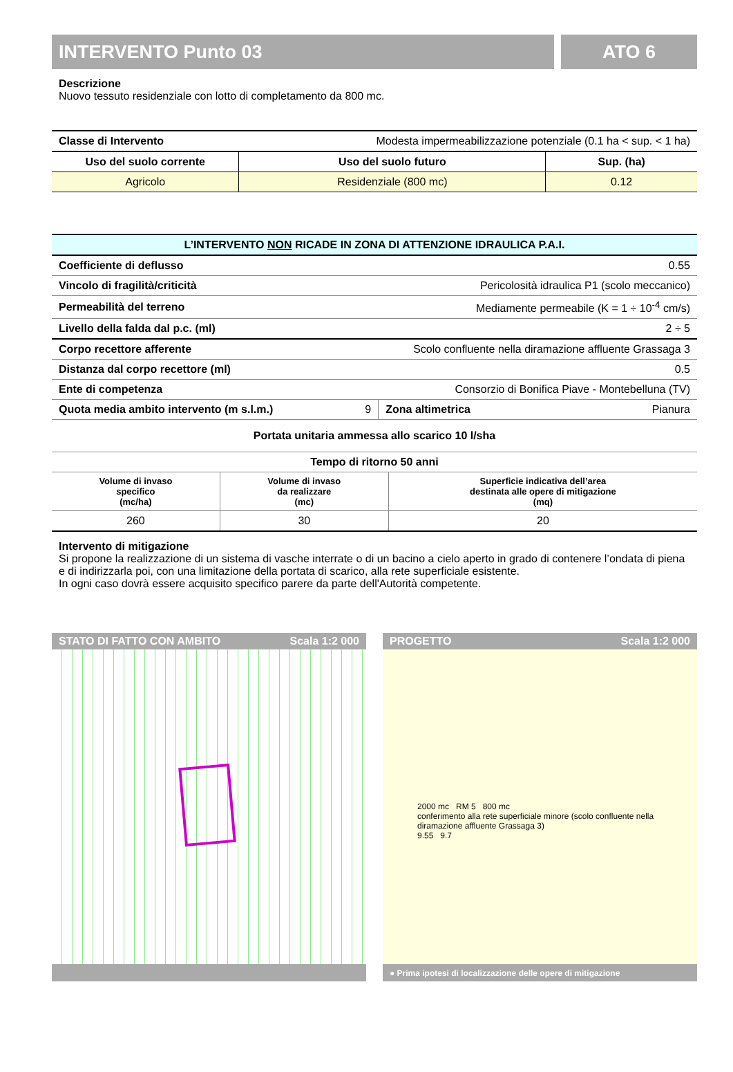INTERVENTO Punto 03 ATO 6
Descrizione
Nuovo tessuto residenziale con lotto di completamento da 800 mc.
| Classe di Intervento | Modesta impermeabilizzazione potenziale (0.1 ha < sup. < 1 ha) | |
| Uso del suolo corrente | Uso del suolo futuro | Sup. (ha) |
| Agricolo | Residenziale (800 mc) | 0.12 |
| L’INTERVENTO NON RICADE IN ZONA DI ATTENZIONE IDRAULICA P.A.I. | | | |
| --- | --- | --- | --- |
| Coefficiente di deflusso | 0.55 | | |
| Vincolo di fragilità/criticità | Pericolosità idraulica P1 (scolo meccanico) | | |
| Permeabilità del terreno | Mediamente permeabile (K = 1 ÷ 10<sup>-4</sup> cm/s) | | |
| Livello della falda dal p.c. (ml) | 2 ÷ 5 | | |
| Corpo recettore afferente | Scolo confluente nella diramazione affluente Grassaga 3 | | |
| Distanza dal corpo recettore (ml) | 0.5 | | |
| Ente di competenza | Consorzio di Bonifica Piave - Montebelluna (TV) | | |
| Quota media ambito intervento (m s.l.m.) | 9 | Zona altimetrica | Pianura |
| Portata unitaria ammessa allo scarico 10 l/sha | | | |
| Tempo di ritorno 50 anni | | |
| --- | --- | --- |
| Volume di invaso specifico (mc/ha) | Volume di invaso da realizzare (mc) | Superficie indicativa dell’area destinata alle opere di mitigazione (mq) |
| 260 | 30 | 20 |
Intervento di mitigazione
Si propone la realizzazione di un sistema di vasche interrate o di un bacino a cielo aperto in grado di contenere l’ondata di piena e di indirizzarla poi, con una limitazione della portata di scarico, alla rete superficiale esistente.
In ogni caso dovrà essere acquisito specifico parere da parte dell'Autorità competente.
STATO DI FATTO CON AMBITO Scala 1:2 000 PROGETTO Scala 1:2 000
2000 mc RM 5 800 mc
conferimento alla rete superficiale minore (scolo confluente nella diramazione affluente Grassaga 3)
9.55 9.7
● Prima ipotesi di localizzazione delle opere di mitigazione